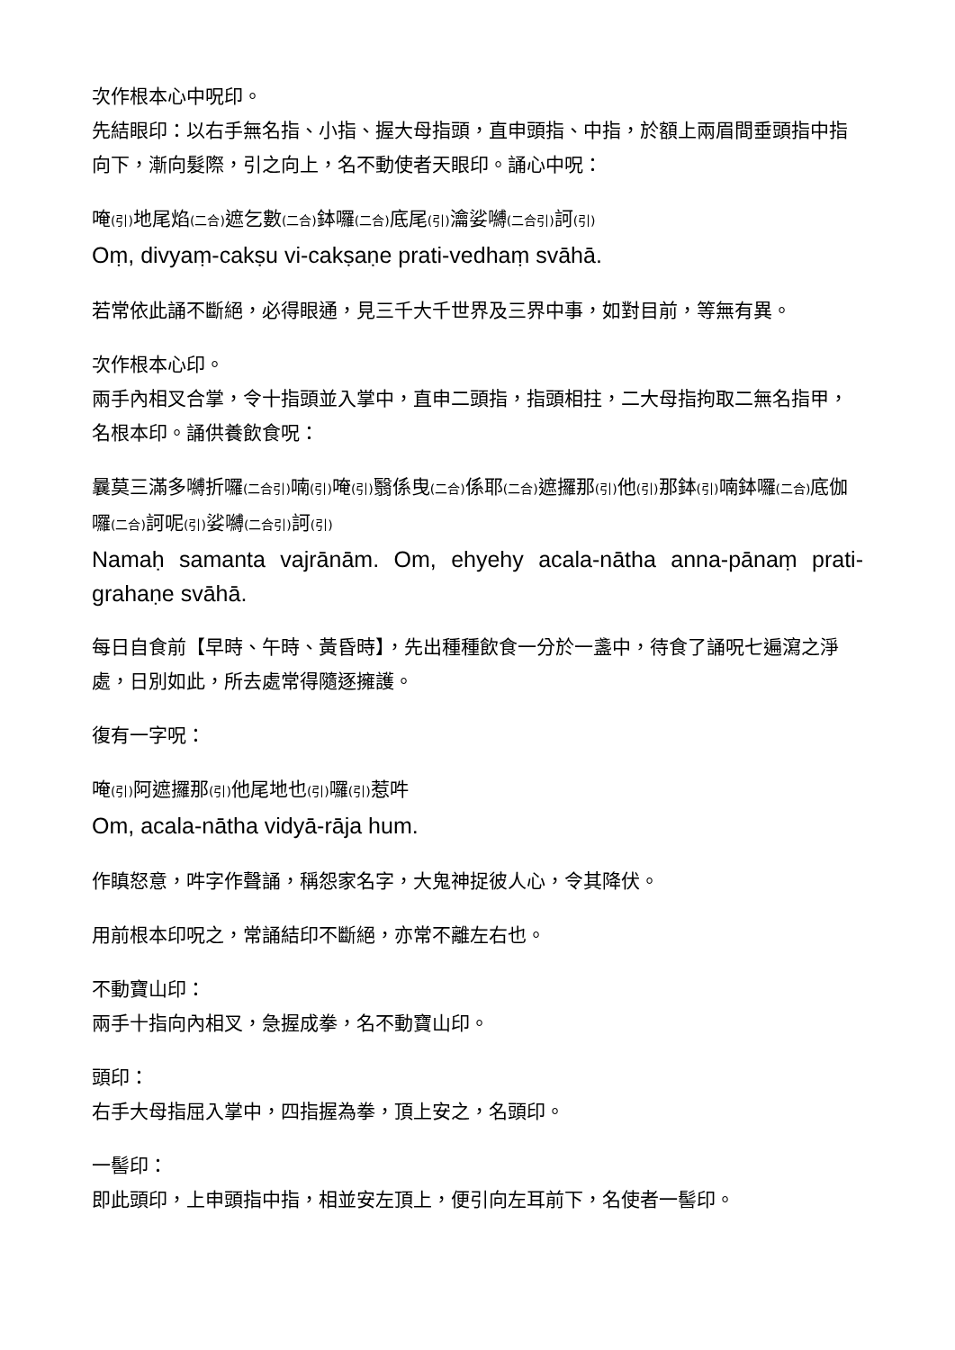次作根本心中呪印。
先結眼印：以右手無名指、小指、握大母指頭，直申頭指、中指，於額上兩眉間垂頭指中指向下，漸向髮際，引之向上，名不動使者天眼印。誦心中呪：
唵(引) 地尾焰(二合) 遮乞數(二合) 鉢囉(二合) 底尾(引) 瀹娑嚩(二合引) 訶(引)
Oṃ, divyaṃ-cakṣu vi-cakṣaṇe prati-vedhaṃ svāhā.
若常依此誦不斷絕，必得眼通，見三千大千世界及三界中事，如對目前，等無有異。
次作根本心印。
兩手內相叉合掌，令十指頭並入掌中，直申二頭指，指頭相拄，二大母指拘取二無名指甲，名根本印。誦供養飲食呪：
曩莫三滿多嚩折囉(二合引) 喃(引) 唵(引) 翳係曳(二合) 係耶(二合) 遮攞那(引) 他(引) 那鉢(引) 喃鉢囉(二合) 底伽囉(二合) 訶呢(引) 娑嚩(二合引) 訶(引)
Namaḥ samanta vajrānām. Om, ehyehy acala-nātha anna-pānaṃ prati-grahaṇe svāhā.
每日自食前【早時、午時、黃昏時】，先出種種飲食一分於一盞中，待食了誦呪七遍瀉之淨處，日別如此，所去處常得隨逐擁護。
復有一字呪：
唵(引) 阿遮攞那(引) 他尾地也(引) 囉(引) 惹吽
Om, acala-nātha vidyā-rāja hum.
作瞋怒意，吽字作聲誦，稱怨家名字，大鬼神捉彼人心，令其降伏。
用前根本印呪之，常誦結印不斷絕，亦常不離左右也。
不動寶山印：
兩手十指向內相叉，急握成拳，名不動寶山印。
頭印：
右手大母指屈入掌中，四指握為拳，頂上安之，名頭印。
一髻印：
即此頭印，上申頭指中指，相並安左頂上，便引向左耳前下，名使者一髻印。